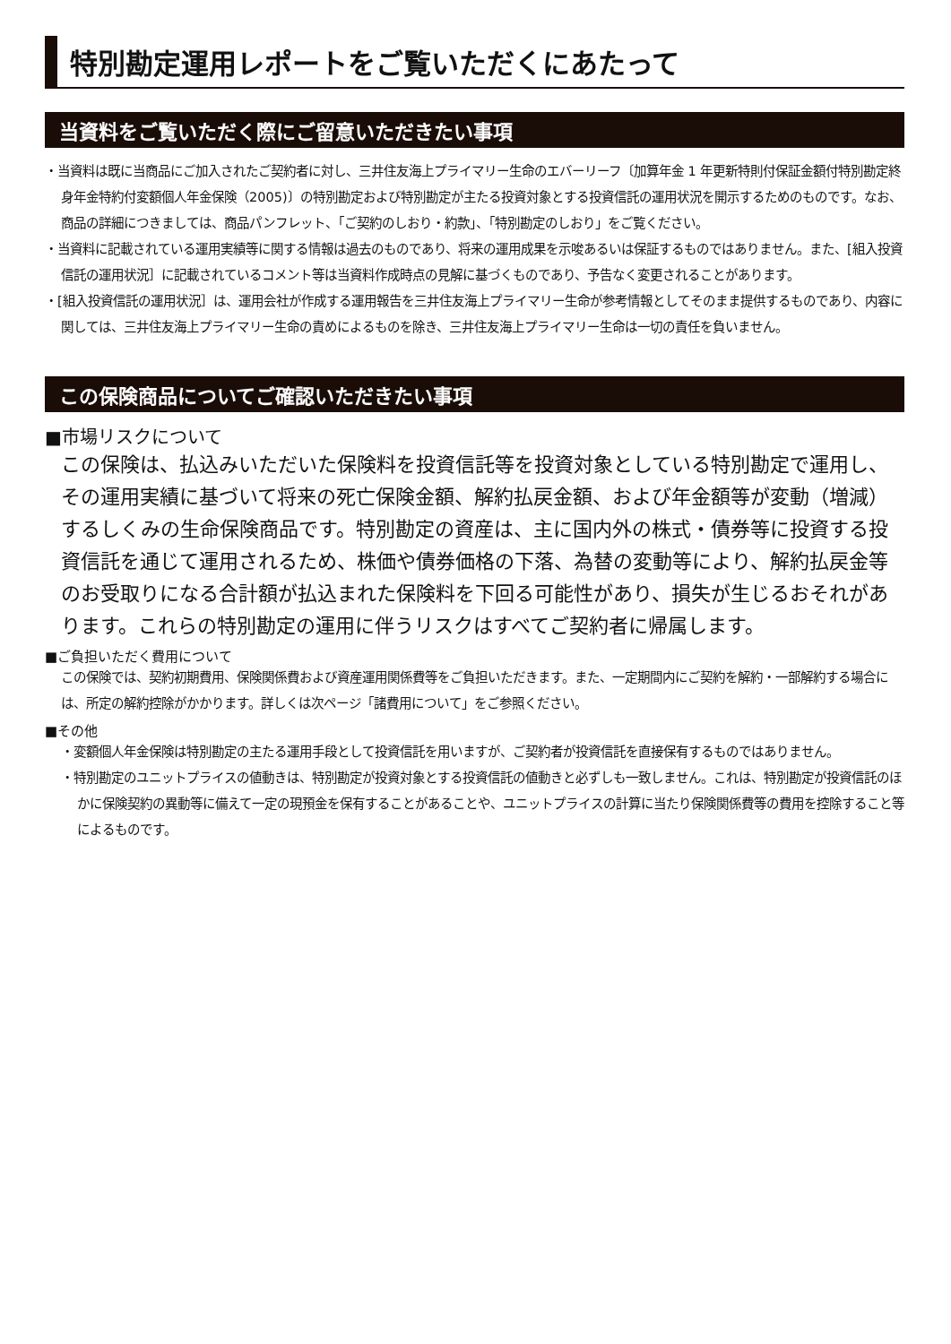特別勘定運用レポートをご覧いただくにあたって
当資料をご覧いただく際にご留意いただきたい事項
・当資料は既に当商品にご加入されたご契約者に対し、三井住友海上プライマリー生命のエバーリーフ〔加算年金 1 年更新特則付保証金額付特別勘定終身年金特約付変額個人年金保険（2005)〕の特別勘定および特別勘定が主たる投資対象とする投資信託の運用状況を開示するためのものです。なお、商品の詳細につきましては、商品パンフレット、「ご契約のしおり・約款」、「特別勘定のしおり」をご覧ください。
・当資料に記載されている運用実績等に関する情報は過去のものであり、将来の運用成果を示唆あるいは保証するものではありません。また、[組入投資信託の運用状況］に記載されているコメント等は当資料作成時点の見解に基づくものであり、予告なく変更されることがあります。
・[組入投資信託の運用状況］は、運用会社が作成する運用報告を三井住友海上プライマリー生命が参考情報としてそのまま提供するものであり、内容に関しては、三井住友海上プライマリー生命の責めによるものを除き、三井住友海上プライマリー生命は一切の責任を負いません。
この保険商品についてご確認いただきたい事項
■市場リスクについて
この保険は、払込みいただいた保険料を投資信託等を投資対象としている特別勘定で運用し、その運用実績に基づいて将来の死亡保険金額、解約払戻金額、および年金額等が変動（増減）するしくみの生命保険商品です。特別勘定の資産は、主に国内外の株式・債券等に投資する投資信託を通じて運用されるため、株価や債券価格の下落、為替の変動等により、解約払戻金等のお受取りになる合計額が払込まれた保険料を下回る可能性があり、損失が生じるおそれがあります。これらの特別勘定の運用に伴うリスクはすべてご契約者に帰属します。
■ご負担いただく費用について
この保険では、契約初期費用、保険関係費および資産運用関係費等をご負担いただきます。また、一定期間内にご契約を解約・一部解約する場合には、所定の解約控除がかかります。詳しくは次ページ「諸費用について」をご参照ください。
■その他
・変額個人年金保険は特別勘定の主たる運用手段として投資信託を用いますが、ご契約者が投資信託を直接保有するものではありません。
・特別勘定のユニットプライスの値動きは、特別勘定が投資対象とする投資信託の値動きと必ずしも一致しません。これは、特別勘定が投資信託のほかに保険契約の異動等に備えて一定の現預金を保有することがあることや、ユニットプライスの計算に当たり保険関係費等の費用を控除すること等によるものです。